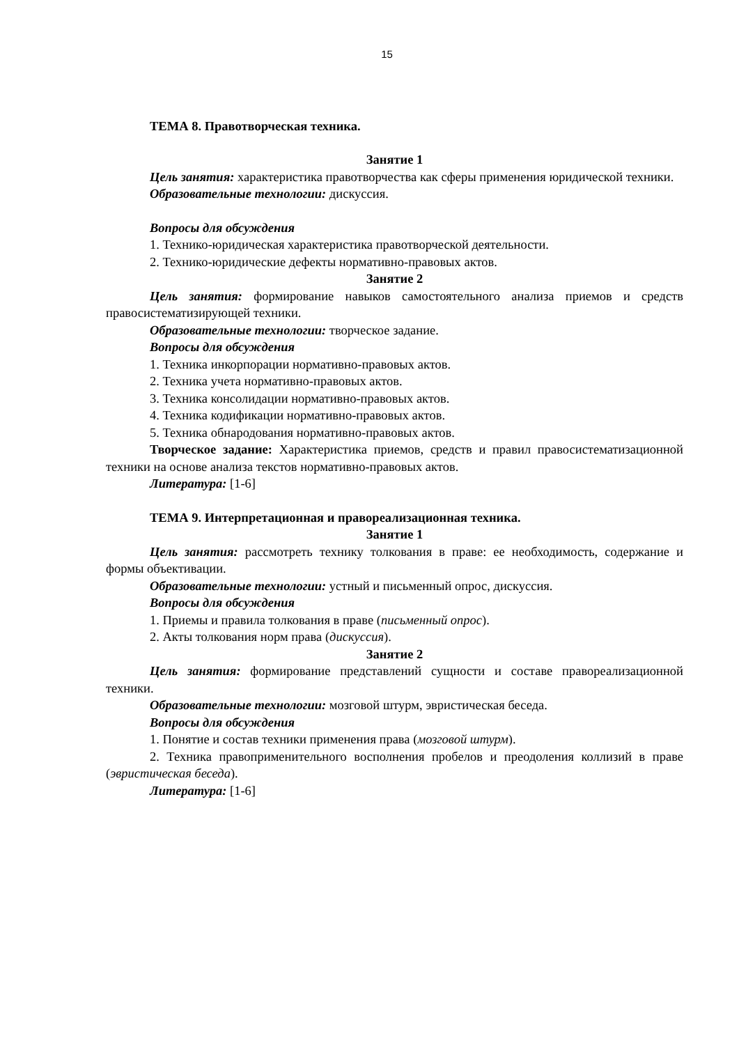15
ТЕМА 8. Правотворческая техника.
Занятие 1
Цель занятия: характеристика правотворчества как сферы применения юридической техники.
Образовательные технологии: дискуссия.
Вопросы для обсуждения
1. Технико-юридическая характеристика правотворческой деятельности.
2. Технико-юридические дефекты нормативно-правовых актов.
Занятие 2
Цель занятия: формирование навыков самостоятельного анализа приемов и средств правосистематизирующей техники.
Образовательные технологии: творческое задание.
Вопросы для обсуждения
1. Техника инкорпорации нормативно-правовых актов.
2. Техника учета нормативно-правовых актов.
3. Техника консолидации нормативно-правовых актов.
4. Техника кодификации нормативно-правовых актов.
5. Техника обнародования нормативно-правовых актов.
Творческое задание: Характеристика приемов, средств и правил правосистематизационной техники на основе анализа текстов нормативно-правовых актов.
Литература: [1-6]
ТЕМА 9. Интерпретационная и правореализационная техника.
Занятие 1
Цель занятия: рассмотреть технику толкования в праве: ее необходимость, содержание и формы объективации.
Образовательные технологии: устный и письменный опрос, дискуссия.
Вопросы для обсуждения
1. Приемы и правила толкования в праве (письменный опрос).
2. Акты толкования норм права (дискуссия).
Занятие 2
Цель занятия: формирование представлений сущности и составе правореализационной техники.
Образовательные технологии: мозговой штурм, эвристическая беседа.
Вопросы для обсуждения
1. Понятие и состав техники применения права (мозговой штурм).
2. Техника правоприменительного восполнения пробелов и преодоления коллизий в праве (эвристическая беседа).
Литература: [1-6]